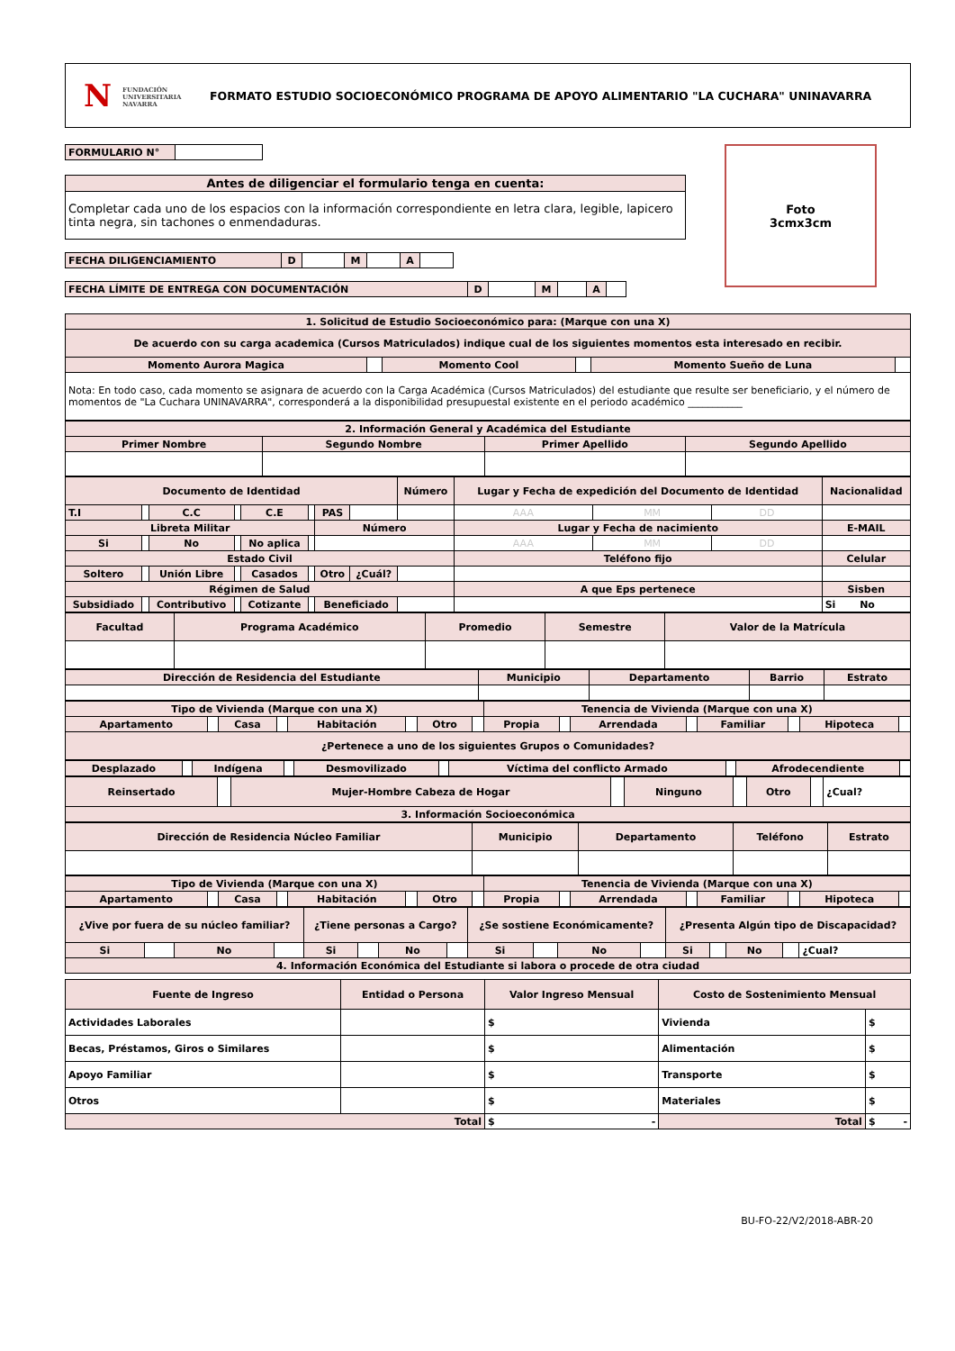N FUNDACIÓN
UNIVERSITARIA
NAVARRA
FORMATO ESTUDIO SOCIOECONÓMICO PROGRAMA DE APOYO ALIMENTARIO "LA CUCHARA" UNINAVARRA
Foto
3cmx3cm
| FORMULARIO N° | |
| Antes de diligenciar el formulario tenga en cuenta: |
| Completar cada uno de los espacios con la información correspondiente en letra clara, legible, lapicero tinta negra, sin tachones o enmendaduras. |
| FECHA DILIGENCIAMIENTO | D | | M | | A | |
| FECHA LÍMITE DE ENTREGA CON DOCUMENTACIÓN | D | | M | | A | |
| 1. Solicitud de Estudio Socioeconómico para: (Marque con una X) | | | | | |
| De acuerdo con su carga academica (Cursos Matriculados) indique cual de los siguientes momentos esta interesado en recibir. | | | | | |
| Momento Aurora Magica | | Momento Cool | | Momento Sueño de Luna | |
| Nota: En todo caso, cada momento se asignara de acuerdo con la Carga Académica (Cursos Matriculados) del estudiante que resulte ser beneficiario, y el número de momentos de "La Cuchara UNINAVARRA", corresponderá a la disponibilidad presupuestal existente en el periodo académico ___________ | | | | | |
| 2. Información General y Académica del Estudiante | | | |
| Primer Nombre | Segundo Nombre | Primer Apellido | Segundo Apellido |
| Documento de Identidad | | | | | | | | Número | Lugar y Fecha de expedición del Documento de Identidad | | | Nacionalidad |
| T.I | | C.C | | C.E | | PAS | | | AAA | MM | DD | |
| Libreta Militar | | | | | | Número | | | Lugar y Fecha de nacimiento | | | E-MAIL |
| Si | | No | | No aplica | | | | | AAA | MM | DD | |
| Estado Civil | | | | | | | | | Teléfono fijo | | | Celular |
| Soltero | | Unión Libre | | Casados | | Otro | ¿Cuál? | | | | | |
| Régimen de Salud | | | | | | | | | A que Eps pertenece | | | Sisben |
| Subsidiado | | Contributivo | | Cotizante | | Beneficiado | | | | | | Si No |
| Facultad | Programa Académico | Promedio | Semestre | Valor de la Matrícula |
| Dirección de Residencia del Estudiante | Municipio | Departamento | Barrio | Estrato |
| Tipo de Vivienda (Marque con una X) | | | | | | | | Tenencia de Vivienda (Marque con una X) | | | | | | | |
| Apartamento | | Casa | | Habitación | | Otro | | Propia | | Arrendada | | Familiar | | Hipoteca | |
| ¿Pertenece a uno de los siguientes Grupos o Comunidades? | | | | | | | | | | | | | | | |
| Desplazado | | Indígena | | Desmovilizado | | Víctima del conflicto Armado | | Afrodecendiente | |
| Reinsertado | | Mujer-Hombre Cabeza de Hogar | | Ninguno | | Otro | | ¿Cual? |
| 3. Información Socioeconómica | | | | | | | | |
| Dirección de Residencia Núcleo Familiar | Municipio | Departamento | Teléfono | Estrato |
| Tipo de Vivienda (Marque con una X) | | | | | | | | Tenencia de Vivienda (Marque con una X) | | | | | | | |
| Apartamento | | Casa | | Habitación | | Otro | | Propia | | Arrendada | | Familiar | | Hipoteca | |
| ¿Vive por fuera de su núcleo familiar? | | | | ¿Tiene personas a Cargo? | | | | ¿Se sostiene Económicamente? | | | | ¿Presenta Algún tipo de Discapacidad? | | | | |
| Si | | No | | Si | | No | | Si | | No | | Si | | No | | ¿Cual? |
| 4. Información Económica del Estudiante si labora o procede de otra ciudad | | | | | | | | | | | | | | | | |
| Fuente de Ingreso | Entidad o Persona | Valor Ingreso Mensual | Costo de Sostenimiento Mensual | |
| Actividades Laborales | | $ | Vivienda | $ |
| Becas, Préstamos, Giros o Similares | | $ | Alimentación | $ |
| Apoyo Familiar | | $ | Transporte | $ |
| Otros | | $ | Materiales | $ |
| Total | | $ - | Total | $ - |
BU-FO-22/V2/2018-ABR-20